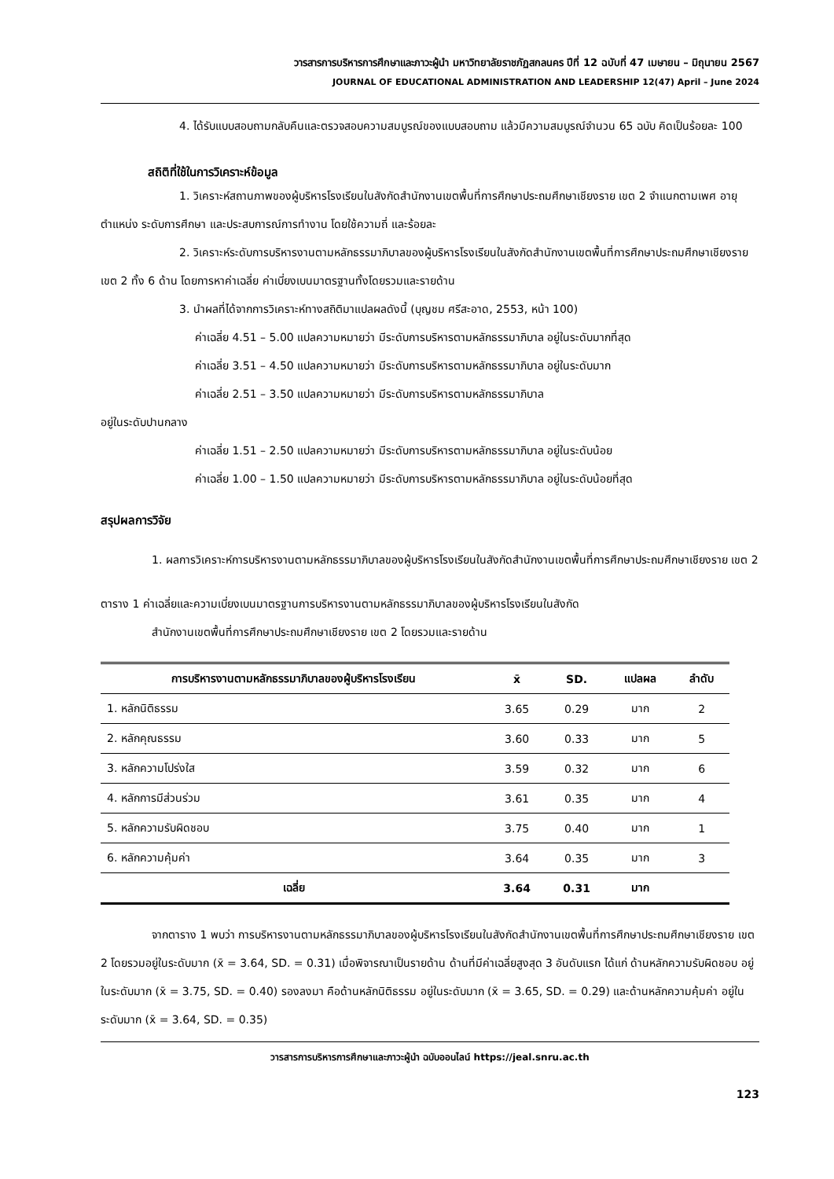วารสารการบริหารการศึกษาและภาวะผู้นำ มหาวิทยาลัยราชภัฏสกลนคร ปีที่ 12 ฉบับที่ 47 เมษายน – มิถุนายน 2567
JOURNAL OF EDUCATIONAL ADMINISTRATION AND LEADERSHIP 12(47) April – June 2024
4. ได้รับแบบสอบถามกลับคืนและตรวจสอบความสมบูรณ์ของแบบสอบถาม แล้วมีความสมบูรณ์จำนวน 65 ฉบับ คิดเป็นร้อยละ 100
สถิติที่ใช้ในการวิเคราะห์ข้อมูล
1. วิเคราะห์สถานภาพของผู้บริหารโรงเรียนในสังกัดสำนักงานเขตพื้นที่การศึกษาประถมศึกษาเชียงราย เขต 2 จำแนกตามเพศ อายุ ตำแหน่ง ระดับการศึกษา และประสบการณ์การทำงาน โดยใช้ความถี่ และร้อยละ
2. วิเคราะห์ระดับการบริหารงานตามหลักธรรมาภิบาลของผู้บริหารโรงเรียนในสังกัดสำนักงานเขตพื้นที่การศึกษาประถมศึกษาเชียงราย เขต 2 ทั้ง 6 ด้าน โดยการหาค่าเฉลี่ย ค่าเบี่ยงเบนมาตรฐานทั้งโดยรวมและรายด้าน
3. นำผลที่ได้จากการวิเคราะห์ทางสถิติมาแปลผลดังนี้ (บุญชม ศรีสะอาด, 2553, หน้า 100)
ค่าเฉลี่ย 4.51 – 5.00 แปลความหมายว่า มีระดับการบริหารตามหลักธรรมาภิบาล อยู่ในระดับมากที่สุด
ค่าเฉลี่ย 3.51 – 4.50 แปลความหมายว่า มีระดับการบริหารตามหลักธรรมาภิบาล อยู่ในระดับมาก
ค่าเฉลี่ย 2.51 – 3.50 แปลความหมายว่า มีระดับการบริหารตามหลักธรรมาภิบาล
อยู่ในระดับปานกลาง
ค่าเฉลี่ย 1.51 – 2.50 แปลความหมายว่า มีระดับการบริหารตามหลักธรรมาภิบาล อยู่ในระดับน้อย
ค่าเฉลี่ย 1.00 – 1.50 แปลความหมายว่า มีระดับการบริหารตามหลักธรรมาภิบาล อยู่ในระดับน้อยที่สุด
สรุปผลการวิจัย
1. ผลการวิเคราะห์การบริหารงานตามหลักธรรมาภิบาลของผู้บริหารโรงเรียนในสังกัดสำนักงานเขตพื้นที่การศึกษาประถมศึกษาเชียงราย เขต 2
ตาราง 1 ค่าเฉลี่ยและความเบี่ยงเบนมาตรฐานการบริหารงานตามหลักธรรมาภิบาลของผู้บริหารโรงเรียนในสังกัด
สำนักงานเขตพื้นที่การศึกษาประถมศึกษาเชียงราย เขต 2 โดยรวมและรายด้าน
| การบริหารงานตามหลักธรรมาภิบาลของผู้บริหารโรงเรียน | x̄ | SD. | แปลผล | ลำดับ |
| --- | --- | --- | --- | --- |
| 1. หลักนิติธรรม | 3.65 | 0.29 | มาก | 2 |
| 2. หลักคุณธรรม | 3.60 | 0.33 | มาก | 5 |
| 3. หลักความโปร่งใส | 3.59 | 0.32 | มาก | 6 |
| 4. หลักการมีส่วนร่วม | 3.61 | 0.35 | มาก | 4 |
| 5. หลักความรับผิดชอบ | 3.75 | 0.40 | มาก | 1 |
| 6. หลักความคุ้มค่า | 3.64 | 0.35 | มาก | 3 |
| เฉลี่ย | 3.64 | 0.31 | มาก | |
จากตาราง 1 พบว่า การบริหารงานตามหลักธรรมาภิบาลของผู้บริหารโรงเรียนในสังกัดสำนักงานเขตพื้นที่การศึกษาประถมศึกษาเชียงราย เขต 2 โดยรวมอยู่ในระดับมาก (x̄ = 3.64, SD. = 0.31) เมื่อพิจารณาเป็นรายด้าน ด้านที่มีค่าเฉลี่ยสูงสุด 3 อันดับแรก ได้แก่ ด้านหลักความรับผิดชอบ อยู่ในระดับมาก (x̄ = 3.75, SD. = 0.40) รองลงมา คือด้านหลักนิติธรรม อยู่ในระดับมาก (x̄ = 3.65, SD. = 0.29) และด้านหลักความคุ้มค่า อยู่ในระดับมาก (x̄ = 3.64, SD. = 0.35)
วารสารการบริหารการศึกษาและภาวะผู้นำ ฉบับออนไลน์ https://jeal.snru.ac.th
123